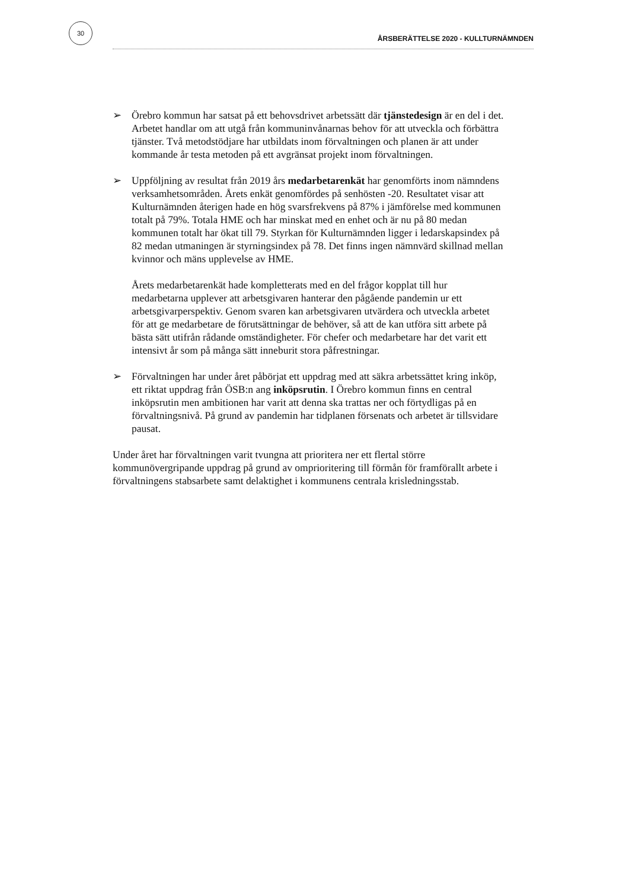30
ÅRSBERÄTTELSE 2020 - KULLTURNÄMNDEN
➢ Örebro kommun har satsat på ett behovsdrivet arbetssätt där tjänstedesign är en del i det. Arbetet handlar om att utgå från kommuninvånarnas behov för att utveckla och förbättra tjänster. Två metodstödjare har utbildats inom förvaltningen och planen är att under kommande år testa metoden på ett avgränsat projekt inom förvaltningen.
➢ Uppföljning av resultat från 2019 års medarbetarenkät har genomförts inom nämndens verksamhetsområden. Årets enkät genomfördes på senhösten -20. Resultatet visar att Kulturnämnden återigen hade en hög svarsfrekvens på 87% i jämförelse med kommunen totalt på 79%. Totala HME och har minskat med en enhet och är nu på 80 medan kommunen totalt har ökat till 79. Styrkan för Kulturnämnden ligger i ledarskapsindex på 82 medan utmaningen är styrningsindex på 78. Det finns ingen nämnvärd skillnad mellan kvinnor och mäns upplevelse av HME.
Årets medarbetarenkät hade kompletterats med en del frågor kopplat till hur medarbetarna upplever att arbetsgivaren hanterar den pågående pandemin ur ett arbetsgivarperspektiv. Genom svaren kan arbetsgivaren utvärdera och utveckla arbetet för att ge medarbetare de förutsättningar de behöver, så att de kan utföra sitt arbete på bästa sätt utifrån rådande omständigheter. För chefer och medarbetare har det varit ett intensivt år som på många sätt inneburit stora påfrestningar.
➢ Förvaltningen har under året påbörjat ett uppdrag med att säkra arbetssättet kring inköp, ett riktat uppdrag från ÖSB:n ang inköpsrutin. I Örebro kommun finns en central inköpsrutin men ambitionen har varit att denna ska trattas ner och förtydligas på en förvaltningsnivå. På grund av pandemin har tidplanen försenats och arbetet är tillsvidare pausat.
Under året har förvaltningen varit tvungna att prioritera ner ett flertal större kommunövergripande uppdrag på grund av omprioritering till förmån för framförallt arbete i förvaltningens stabsarbete samt delaktighet i kommunens centrala krisledningsstab.